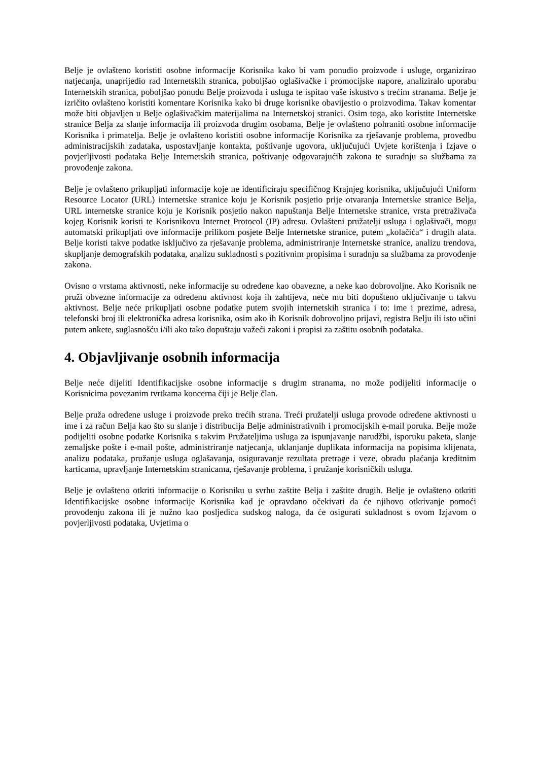Belje je ovlašteno koristiti osobne informacije Korisnika kako bi vam ponudio proizvode i usluge, organizirao natjecanja, unaprijedio rad Internetskih stranica, poboljšao oglašivačke i promocijske napore, analiziralo uporabu Internetskih stranica, poboljšao ponudu Belje proizvoda i usluga te ispitao vaše iskustvo s trećim stranama. Belje je izričito ovlašteno koristiti komentare Korisnika kako bi druge korisnike obavijestio o proizvodima. Takav komentar može biti objavljen u Belje oglašivačkim materijalima na Internetskoj stranici. Osim toga, ako koristite Internetske stranice Belja za slanje informacija ili proizvoda drugim osobama, Belje je ovlašteno pohraniti osobne informacije Korisnika i primatelja. Belje je ovlašteno koristiti osobne informacije Korisnika za rješavanje problema, provedbu administracijskih zadataka, uspostavljanje kontakta, poštivanje ugovora, uključujući Uvjete korištenja i Izjave o povjerljivosti podataka Belje Internetskih stranica, poštivanje odgovarajućih zakona te suradnju sa službama za provođenje zakona.
Belje je ovlašteno prikupljati informacije koje ne identificiraju specifičnog Krajnjeg korisnika, uključujući Uniform Resource Locator (URL) internetske stranice koju je Korisnik posjetio prije otvaranja Internetske stranice Belja, URL internetske stranice koju je Korisnik posjetio nakon napuštanja Belje Internetske stranice, vrsta pretraživača kojeg Korisnik koristi te Korisnikovu Internet Protocol (IP) adresu. Ovlašteni pružatelji usluga i oglašivači, mogu automatski prikupljati ove informacije prilikom posjete Belje Internetske stranice, putem „kolačića“ i drugih alata. Belje koristi takve podatke isključivo za rješavanje problema, administriranje Internetske stranice, analizu trendova, skupljanje demografskih podataka, analizu sukladnosti s pozitivnim propisima i suradnju sa službama za provođenje zakona.
Ovisno o vrstama aktivnosti, neke informacije su određene kao obavezne, a neke kao dobrovoljne. Ako Korisnik ne pruži obvezne informacije za određenu aktivnost koja ih zahtijeva, neće mu biti dopušteno uključivanje u takvu aktivnost. Belje neće prikupljati osobne podatke putem svojih internetskih stranica i to: ime i prezime, adresa, telefonski broj ili elektronička adresa korisnika, osim ako ih Korisnik dobrovoljno prijavi, registra Belju ili isto učini putem ankete, suglasnošću i/ili ako tako dopuštaju važeći zakoni i propisi za zaštitu osobnih podataka.
4. Objavljivanje osobnih informacija
Belje neće dijeliti Identifikacijske osobne informacije s drugim stranama, no može podijeliti informacije o Korisnicima povezanim tvrtkama koncerna čiji je Belje član.
Belje pruža određene usluge i proizvode preko trećih strana. Treći pružatelji usluga provode određene aktivnosti u ime i za račun Belja kao što su slanje i distribucija Belje administrativnih i promocijskih e-mail poruka. Belje može podijeliti osobne podatke Korisnika s takvim Pružateljima usluga za ispunjavanje narudžbi, isporuku paketa, slanje zemaljske pošte i e-mail pošte, administriranje natjecanja, uklanjanje duplikata informacija na popisima klijenata, analizu podataka, pružanje usluga oglašavanja, osiguravanje rezultata pretrage i veze, obradu plaćanja kreditnim karticama, upravljanje Internetskim stranicama, rješavanje problema, i pružanje korisničkih usluga.
Belje je ovlašteno otkriti informacije o Korisniku u svrhu zaštite Belja i zaštite drugih. Belje je ovlašteno otkriti Identifikacijske osobne informacije Korisnika kad je opravdano očekivati da će njihovo otkrivanje pomoći provođenju zakona ili je nužno kao posljedica sudskog naloga, da će osigurati sukladnost s ovom Izjavom o povjerljivosti podataka, Uvjetima o